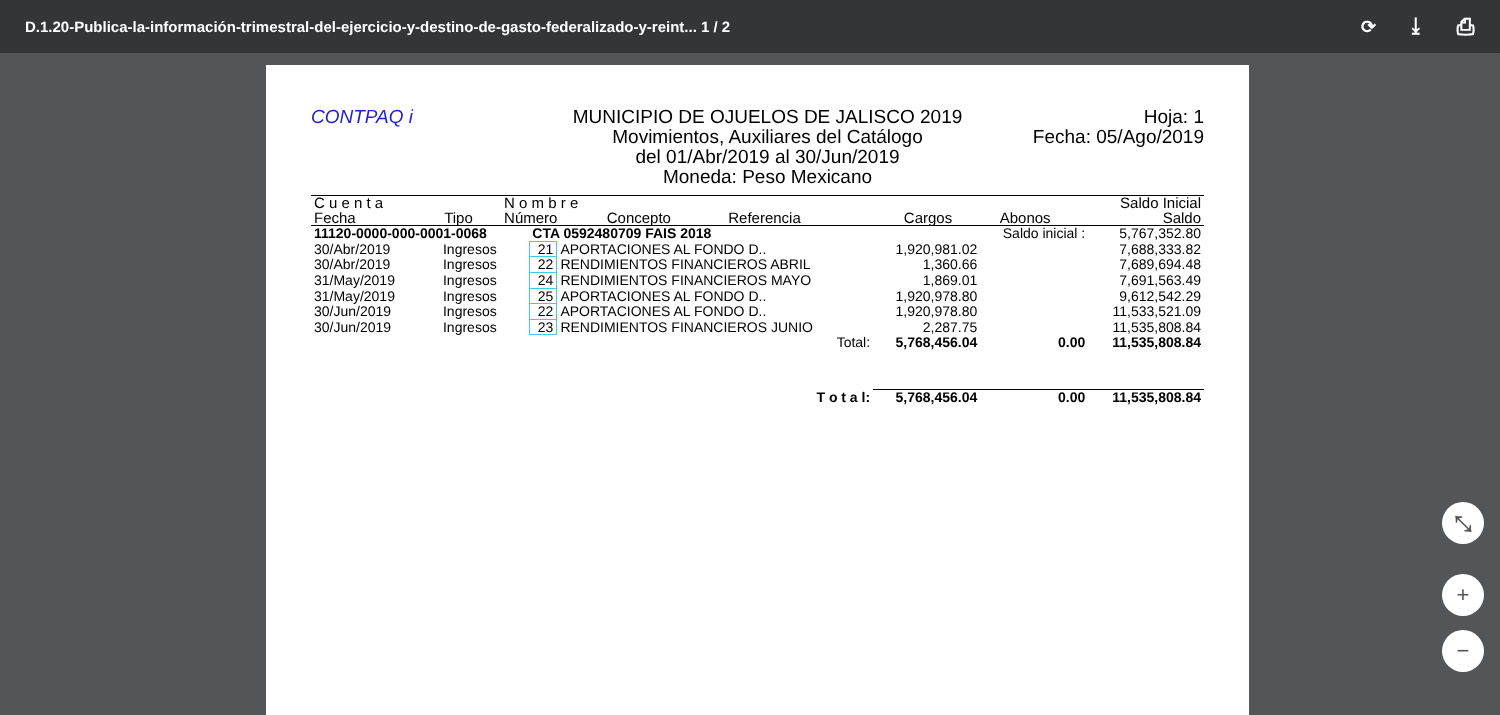D.1.20-Publica-la-información-trimestral-del-ejercicio-y-destino-de-gasto-federalizado-y-reint... 1 / 2 ⟳ ⤓ ⎙
CONTPAQ i MUNICIPIO DE OJUELOS DE JALISCO 2019
Movimientos, Auxiliares del Catálogo
del 01/Abr/2019 al 30/Jun/2019
Moneda: Peso Mexicano
Hoja: 1
Fecha: 05/Ago/2019
| C u e n t a | | N o m b r e | | | | | Saldo Inicial |
| Fecha | Tipo | Número | Concepto | Referencia | Cargos | Abonos | Saldo |
| 11120-0000-000-0001-0068 | | CTA 0592480709 FAIS 2018 | | | | Saldo inicial : | 5,767,352.80 |
| 30/Abr/2019 | Ingresos | 21 | APORTACIONES AL FONDO D.. | | 1,920,981.02 | | 7,688,333.82 |
| 30/Abr/2019 | Ingresos | 22 | RENDIMIENTOS FINANCIEROS ABRIL | | 1,360.66 | | 7,689,694.48 |
| 31/May/2019 | Ingresos | 24 | RENDIMIENTOS FINANCIEROS MAYO | | 1,869.01 | | 7,691,563.49 |
| 31/May/2019 | Ingresos | 25 | APORTACIONES AL FONDO D.. | | 1,920,978.80 | | 9,612,542.29 |
| 30/Jun/2019 | Ingresos | 22 | APORTACIONES AL FONDO D.. | | 1,920,978.80 | | 11,533,521.09 |
| 30/Jun/2019 | Ingresos | 23 | RENDIMIENTOS FINANCIEROS JUNIO | | 2,287.75 | | 11,535,808.84 |
| | | | | Total: | 5,768,456.04 | 0.00 | 11,535,808.84 |
| | | | | T o t a l: | 5,768,456.04 | 0.00 | 11,535,808.84 |
⤡
+
−